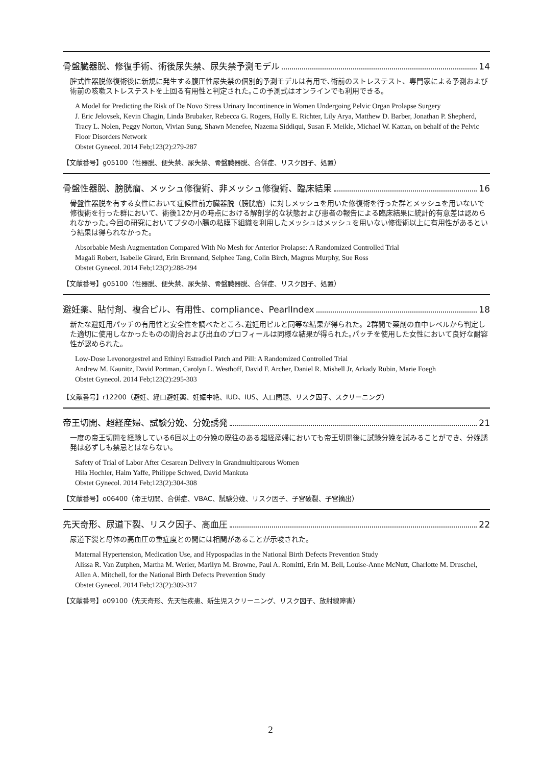骨盤臓器脱、修復手術、術後尿失禁、尿失禁予測モデル 14
腟式性器脱修復術後に新規に発生する腹圧性尿失禁の個別的予測モデルは有用で､術前のストレステスト、専門家による予測および術前の咳嗽ストレステストを上回る有用性と判定された｡この予測式はオンラインでも利用できる。
A Model for Predicting the Risk of De Novo Stress Urinary Incontinence in Women Undergoing Pelvic Organ Prolapse Surgery
J. Eric Jelovsek, Kevin Chagin, Linda Brubaker, Rebecca G. Rogers, Holly E. Richter, Lily Arya, Matthew D. Barber, Jonathan P. Shepherd, Tracy L. Nolen, Peggy Norton, Vivian Sung, Shawn Menefee, Nazema Siddiqui, Susan F. Meikle, Michael W. Kattan, on behalf of the Pelvic Floor Disorders Network
Obstet Gynecol. 2014 Feb;123(2):279-287
【文献番号】g05100（性器脱、便失禁、尿失禁、骨盤臓器脱、合併症、リスク因子、処置）
骨盤性器脱、膀胱瘤、メッシュ修復術、非メッシュ修復術、臨床結果 16
骨盤性器脱を有する女性において症候性前方臓器脱（膀胱瘤）に対しメッシュを用いた修復術を行った群とメッシュを用いないで修復術を行った群において、術後12か月の時点における解剖学的な状態および患者の報告による臨床結果に統計的有意差は認められなかった｡今回の研究においてブタの小腸の粘膜下組織を利用したメッシュはメッシュを用いない修復術以上に有用性があるという結果は得られなかった。
Absorbable Mesh Augmentation Compared With No Mesh for Anterior Prolapse: A Randomized Controlled Trial
Magali Robert, Isabelle Girard, Erin Brennand, Selphee Tang, Colin Birch, Magnus Murphy, Sue Ross
Obstet Gynecol. 2014 Feb;123(2):288-294
【文献番号】g05100（性器脱、便失禁、尿失禁、骨盤臓器脱、合併症、リスク因子、処置）
避妊薬、貼付剤、複合ピル、有用性、compliance、PearlIndex 18
新たな避妊用パッチの有用性と安全性を調べたところ､避妊用ピルと同等な結果が得られた。2群間で薬剤の血中レベルから判定した適切に使用しなかったものの割合および出血のプロフィールは同様な結果が得られた｡パッチを使用した女性において良好な耐容性が認められた。
Low-Dose Levonorgestrel and Ethinyl Estradiol Patch and Pill: A Randomized Controlled Trial
Andrew M. Kaunitz, David Portman, Carolyn L. Westhoff, David F. Archer, Daniel R. Mishell Jr, Arkady Rubin, Marie Foegh
Obstet Gynecol. 2014 Feb;123(2):295-303
【文献番号】r12200（避妊、経口避妊薬、妊娠中絶、IUD、IUS、人口問題、リスク因子、スクリーニング）
帝王切開、超経産婦、試験分娩、分娩誘発 21
一度の帝王切開を経験している6回以上の分娩の既往のある超経産婦においても帝王切開後に試験分娩を試みることができ、分娩誘発は必ずしも禁忌とはならない。
Safety of Trial of Labor After Cesarean Delivery in Grandmultiparous Women
Hila Hochler, Haim Yaffe, Philippe Schwed, David Mankuta
Obstet Gynecol. 2014 Feb;123(2):304-308
【文献番号】o06400（帝王切開、合併症、VBAC、試験分娩、リスク因子、子宮破裂、子宮摘出）
先天奇形、尿道下裂、リスク因子、高血圧 22
尿道下裂と母体の高血圧の重症度との間には相関があることが示唆された。
Maternal Hypertension, Medication Use, and Hypospadias in the National Birth Defects Prevention Study
Alissa R. Van Zutphen, Martha M. Werler, Marilyn M. Browne, Paul A. Romitti, Erin M. Bell, Louise-Anne McNutt, Charlotte M. Druschel, Allen A. Mitchell, for the National Birth Defects Prevention Study
Obstet Gynecol. 2014 Feb;123(2):309-317
【文献番号】o09100（先天奇形、先天性疾患、新生児スクリーニング、リスク因子、放射線障害）
2